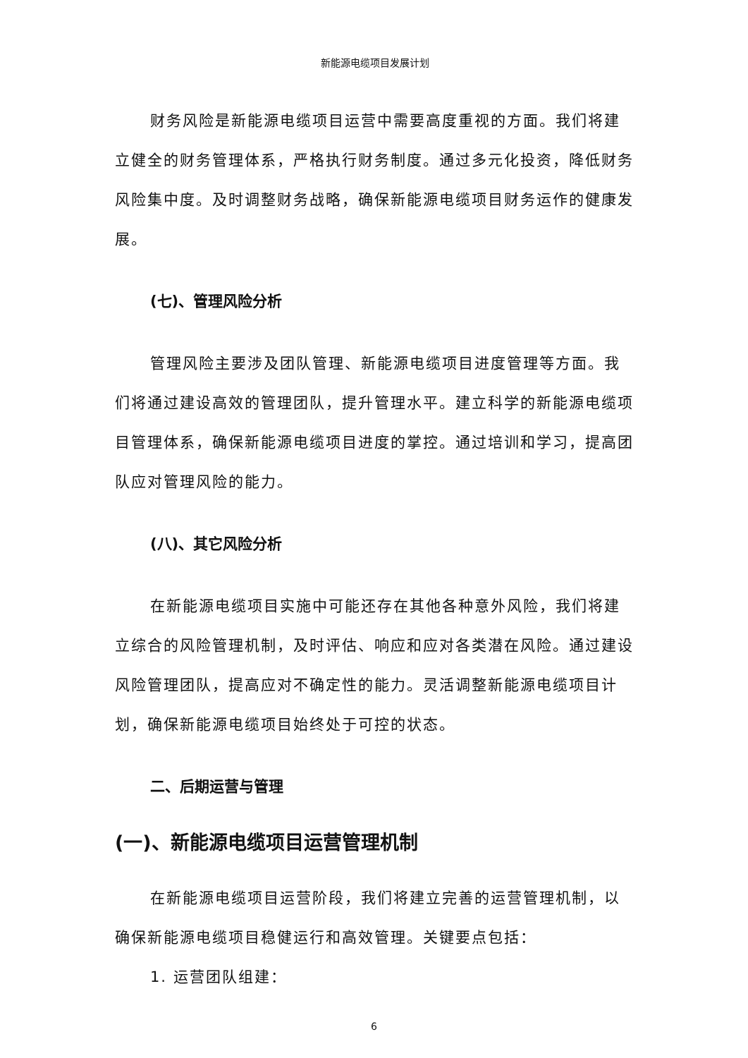新能源电缆项目发展计划
财务风险是新能源电缆项目运营中需要高度重视的方面。我们将建立健全的财务管理体系，严格执行财务制度。通过多元化投资，降低财务风险集中度。及时调整财务战略，确保新能源电缆项目财务运作的健康发展。
(七)、管理风险分析
管理风险主要涉及团队管理、新能源电缆项目进度管理等方面。我们将通过建设高效的管理团队，提升管理水平。建立科学的新能源电缆项目管理体系，确保新能源电缆项目进度的掌控。通过培训和学习，提高团队应对管理风险的能力。
(八)、其它风险分析
在新能源电缆项目实施中可能还存在其他各种意外风险，我们将建立综合的风险管理机制，及时评估、响应和应对各类潜在风险。通过建设风险管理团队，提高应对不确定性的能力。灵活调整新能源电缆项目计划，确保新能源电缆项目始终处于可控的状态。
二、后期运营与管理
(一)、新能源电缆项目运营管理机制
在新能源电缆项目运营阶段，我们将建立完善的运营管理机制，以确保新能源电缆项目稳健运行和高效管理。关键要点包括：
1. 运营团队组建：
6